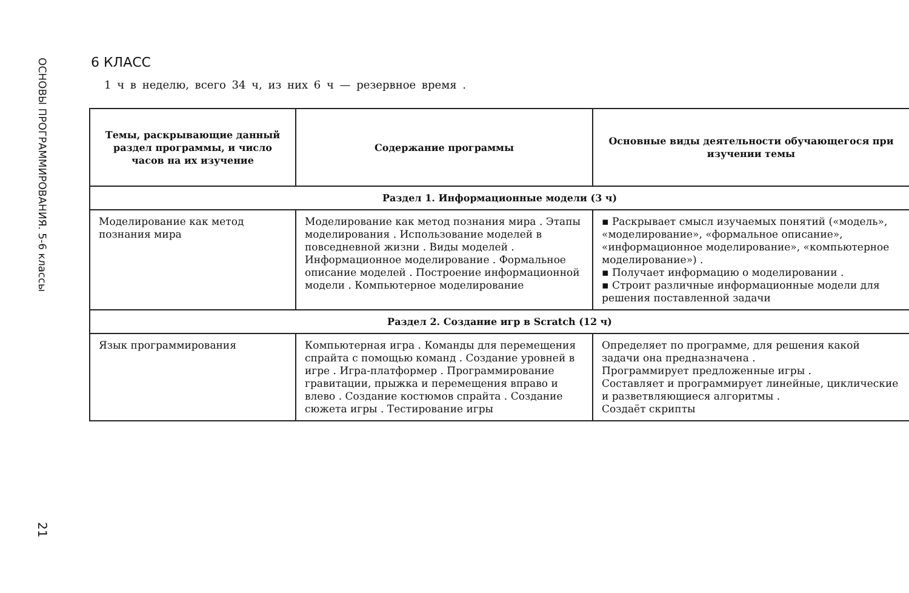ОСНОВЫ ПРОГРАММИРОВАНИЯ. 5-6 классы
21
6 КЛАСС
1 ч в неделю, всего 34 ч, из них 6 ч — резервное время .
| Темы, раскрывающие данный раздел программы, и число часов на их изучение | Содержание программы | Основные виды деятельности обучающегося при изучении темы |
| --- | --- | --- |
| Раздел 1. Информационные модели (3 ч) | | |
| Моделирование как метод познания мира | Моделирование как метод познания мира . Этапы моделирования . Использование моделей в повседневной жизни . Виды моделей . Информационное моделирование . Формальное описание моделей . Построение информационной модели . Компьютерное моделирование | ▪ Раскрывает смысл изучаемых понятий («модель», «моделирование», «формальное описание», «информационное моделирование», «компьютерное моделирование») . ▪ Получает информацию о моделировании . ▪ Строит различные информационные модели для решения поставленной задачи |
| Раздел 2. Создание игр в Scratch (12 ч) | | |
| Язык программирования | Компьютерная игра . Команды для перемещения спрайта с помощью команд . Создание уровней в игре . Игра-платформер . Программирование гравитации, прыжка и перемещения вправо и влево . Создание костюмов спрайта . Создание сюжета игры . Тестирование игры | Определяет по программе, для решения какой задачи она предназначена . Программирует предложенные игры . Составляет и программирует линейные, циклические и разветвляющиеся алгоритмы . Создаёт скрипты |